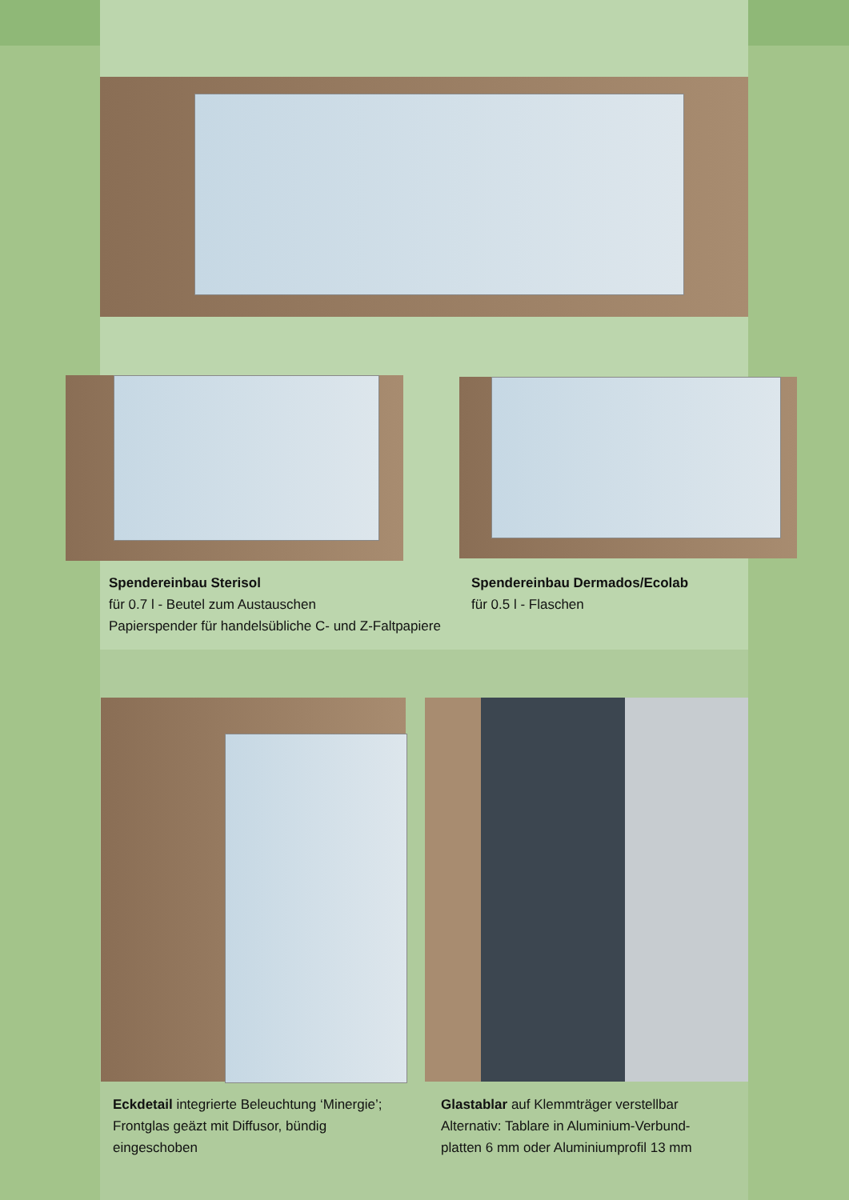Spendereinbau Sterisol
für 0.7 l - Beutel zum Austauschen
Papierspender für handelsübliche C- und Z-Faltpapiere
Spendereinbau Dermados/Ecolab
für 0.5 l - Flaschen
Eckdetail integrierte Beleuchtung ‘Minergie’; Frontglas geäzt mit Diffusor, bündig eingeschoben
Glastablar auf Klemmträger verstellbar
Alternativ: Tablare in Aluminium-Verbund-
platten 6 mm oder Aluminiumprofil 13 mm